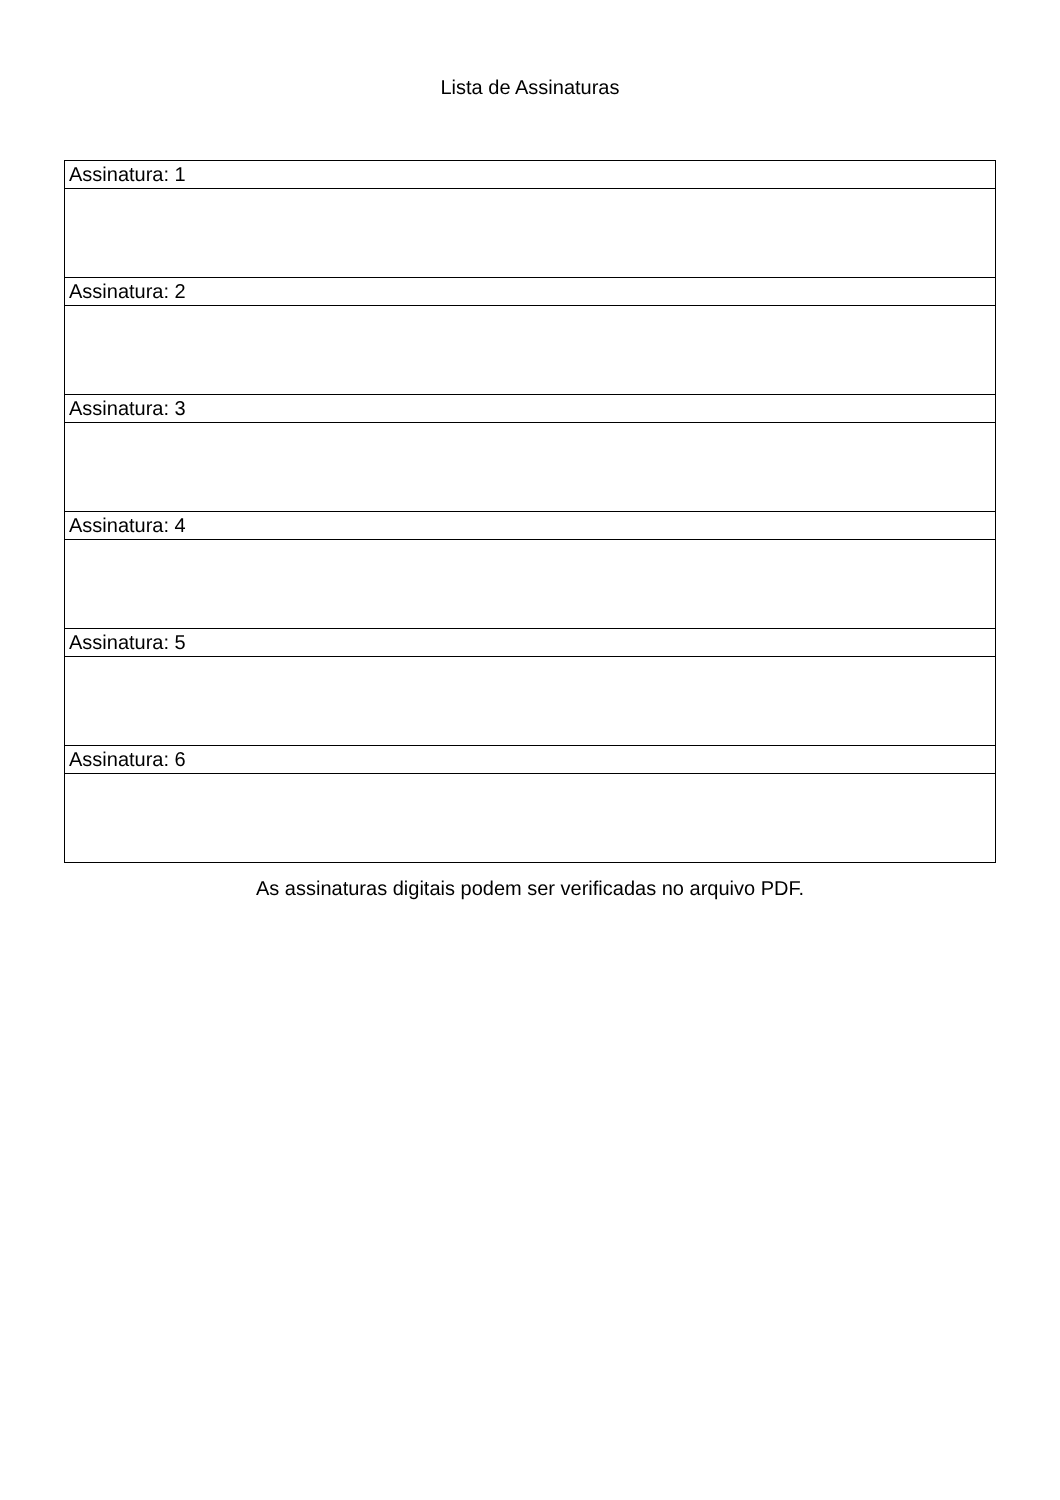Lista de Assinaturas
| Assinatura: 1 |
| Assinatura: 2 |
| Assinatura: 3 |
| Assinatura: 4 |
| Assinatura: 5 |
| Assinatura: 6 |
As assinaturas digitais podem ser verificadas no arquivo PDF.